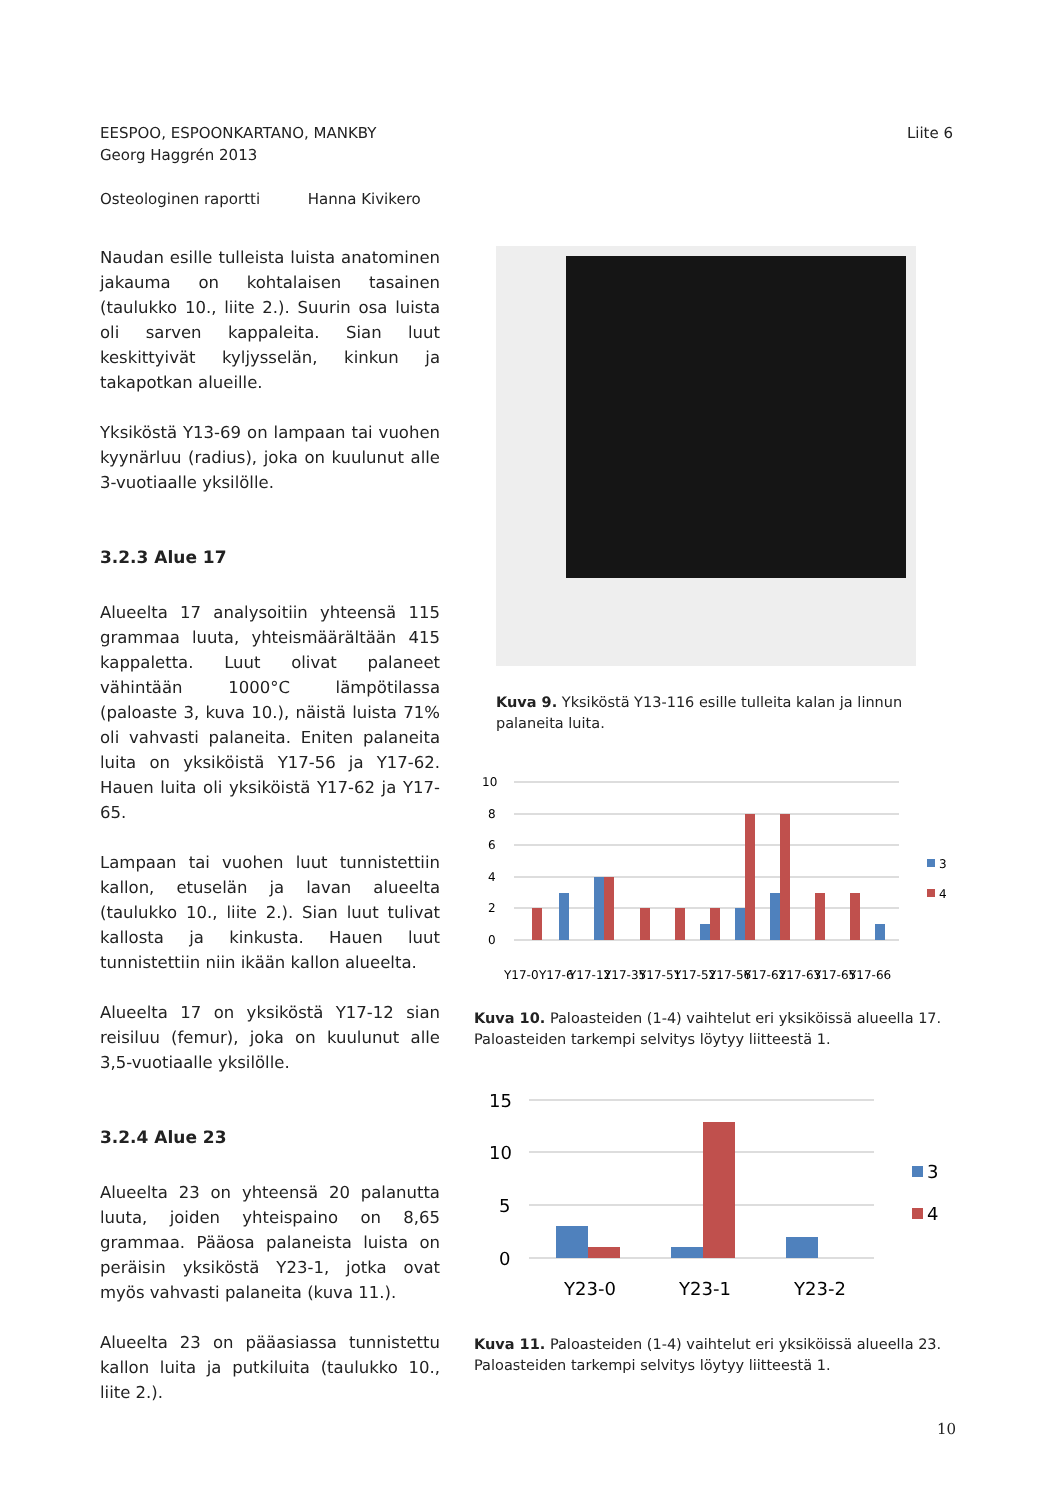EESPOO, ESPOONKARTANO, MANKBY
Georg Haggrén 2013
Osteologinen raportti Hanna Kivikero
Liite 6
Naudan esille tulleista luista anatominen jakauma on kohtalaisen tasainen (taulukko 10., liite 2.). Suurin osa luista oli sarven kappaleita. Sian luut keskittyivät kyljysselän, kinkun ja takapotkan alueille.
Yksiköstä Y13-69 on lampaan tai vuohen kyynärluu (radius), joka on kuulunut alle 3-vuotiaalle yksilölle.
3.2.3 Alue 17
Alueelta 17 analysoitiin yhteensä 115 grammaa luuta, yhteismäärältään 415 kappaletta. Luut olivat palaneet vähintään 1000°C lämpötilassa (paloaste 3, kuva 10.), näistä luista 71% oli vahvasti palaneita. Eniten palaneita luita on yksiköistä Y17-56 ja Y17-62. Hauen luita oli yksiköistä Y17-62 ja Y17-65.
Lampaan tai vuohen luut tunnistettiin kallon, etuselän ja lavan alueelta (taulukko 10., liite 2.). Sian luut tulivat kallosta ja kinkusta. Hauen luut tunnistettiin niin ikään kallon alueelta.
Alueelta 17 on yksiköstä Y17-12 sian reisiluu (femur), joka on kuulunut alle 3,5-vuotiaalle yksilölle.
3.2.4 Alue 23
Alueelta 23 on yhteensä 20 palanutta luuta, joiden yhteispaino on 8,65 grammaa. Pääosa palaneista luista on peräisin yksiköstä Y23-1, jotka ovat myös vahvasti palaneita (kuva 11.).
Alueelta 23 on pääasiassa tunnistettu kallon luita ja putkiluita (taulukko 10., liite 2.).
Kuva 9. Yksiköstä Y13-116 esille tulleita kalan ja linnun palaneita luita.
10
8
6
4
2
0
3
4
Y17-0
Y17-6
Y17-12
Y17-35
Y17-51
Y17-52
Y17-56
Y17-62
Y17-63
Y17-65
Y17-66
Kuva 10. Paloasteiden (1-4) vaihtelut eri yksiköissä alueella 17. Paloasteiden tarkempi selvitys löytyy liitteestä 1.
15
10
5
0
3
4
Y23-0
Y23-1
Y23-2
Kuva 11. Paloasteiden (1-4) vaihtelut eri yksiköissä alueella 23. Paloasteiden tarkempi selvitys löytyy liitteestä 1.
10